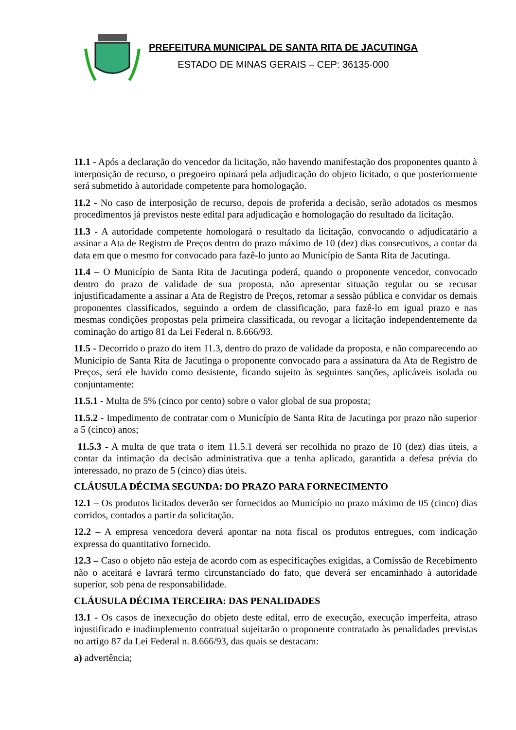PREFEITURA MUNICIPAL DE SANTA RITA DE JACUTINGA
ESTADO DE MINAS GERAIS – CEP: 36135-000
11.1 - Após a declaração do vencedor da licitação, não havendo manifestação dos proponentes quanto à interposição de recurso, o pregoeiro opinará pela adjudicação do objeto licitado, o que posteriormente será submetido à autoridade competente para homologação.
11.2 - No caso de interposição de recurso, depois de proferida a decisão, serão adotados os mesmos procedimentos já previstos neste edital para adjudicação e homologação do resultado da licitação.
11.3 - A autoridade competente homologará o resultado da licitação, convocando o adjudicatário a assinar a Ata de Registro de Preços dentro do prazo máximo de 10 (dez) dias consecutivos, a contar da data em que o mesmo for convocado para fazê-lo junto ao Município de Santa Rita de Jacutinga.
11.4 – O Município de Santa Rita de Jacutinga poderá, quando o proponente vencedor, convocado dentro do prazo de validade de sua proposta, não apresentar situação regular ou se recusar injustificadamente a assinar a Ata de Registro de Preços, retomar a sessão pública e convidar os demais proponentes classificados, seguindo a ordem de classificação, para fazê-lo em igual prazo e nas mesmas condições propostas pela primeira classificada, ou revogar a licitação independentemente da cominação do artigo 81 da Lei Federal n. 8.666/93.
11.5 - Decorrido o prazo do item 11.3, dentro do prazo de validade da proposta, e não comparecendo ao Município de Santa Rita de Jacutinga o proponente convocado para a assinatura da Ata de Registro de Preços, será ele havido como desistente, ficando sujeito às seguintes sanções, aplicáveis isolada ou conjuntamente:
11.5.1 - Multa de 5% (cinco por cento) sobre o valor global de sua proposta;
11.5.2 - Impedimento de contratar com o Município de Santa Rita de Jacutinga por prazo não superior a 5 (cinco) anos;
11.5.3 - A multa de que trata o item 11.5.1 deverá ser recolhida no prazo de 10 (dez) dias úteis, a contar da intimação da decisão administrativa que a tenha aplicado, garantida a defesa prévia do interessado, no prazo de 5 (cinco) dias úteis.
CLÁUSULA DÉCIMA SEGUNDA: DO PRAZO PARA FORNECIMENTO
12.1 – Os produtos licitados deverão ser fornecidos ao Município no prazo máximo de 05 (cinco) dias corridos, contados a partir da solicitação.
12.2 – A empresa vencedora deverá apontar na nota fiscal os produtos entregues, com indicação expressa do quantitativo fornecido.
12.3 – Caso o objeto não esteja de acordo com as especificações exigidas, a Comissão de Recebimento não o aceitará e lavrará termo circunstanciado do fato, que deverá ser encaminhado à autoridade superior, sob pena de responsabilidade.
CLÁUSULA DÉCIMA TERCEIRA: DAS PENALIDADES
13.1 - Os casos de inexecução do objeto deste edital, erro de execução, execução imperfeita, atraso injustificado e inadimplemento contratual sujeitarão o proponente contratado às penalidades previstas no artigo 87 da Lei Federal n. 8.666/93, das quais se destacam:
a) advertência;